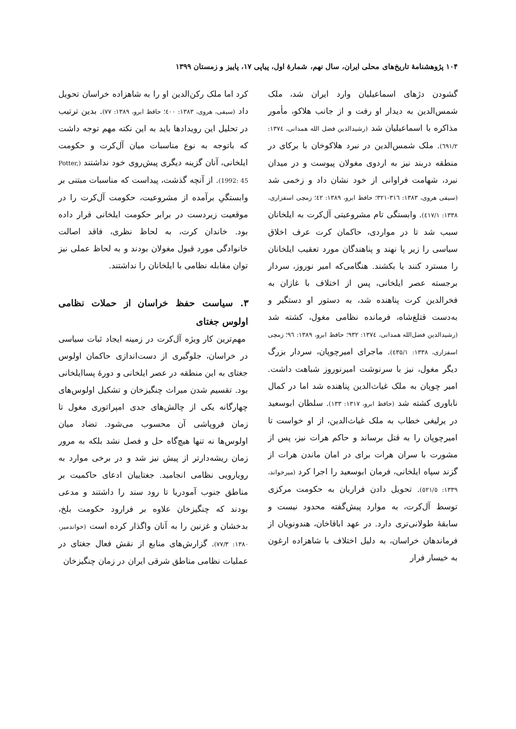۱۰۴ پژوهشنامهٔ تاریخ‌های محلی ایران، سال نهم، شمارهٔ اول، پیاپی ۱۷، پاییز و زمستان ۱۳۹۹
گشودن دژهای اسماعیلیان وارد ایران شد، ملک شمس‌الدین به دیدار او رفت و از جانب هلاکو، مأمور مذاکره با اسماعیلیان شد (رشیدالدین فضل الله همدانی، ۱۳۷٤: ٦۹۱/۲). ملک شمس‌الدین در نبرد هلاکوخان با برکای در منطقه دربند نیز به اردوی مغولان پیوست و در میدان نبرد، شهامت فراوانی از خود نشان داد و زخمی شد (سیفی هروی، ۱۳۸۳: ۳۱٦-۳۲۱؛ حافظ ابرو، ۱۳۸۹: ٤۲؛ زمچی اسفزاری، ۱۳۳۸: ٤۱۷/۱). وابستگی تام مشروعیتی آل‌کرت به ایلخانان سبب شد تا در مواردی، حاکمان کرت عرف اخلاق سیاسی را زیر پا نهند و پناهندگان مورد تعقیب ایلخانان را مسترد کنند یا بکشند. هنگامی‌که امیر نوروز، سردار برجسته عصر ایلخانی، پس از اختلاف با غازان به فخرالدین کرت پناهنده شد، به دستور او دستگیر و به‌دست قتلغ‌شاه، فرمانده نظامی مغول، کشته شد (رشیدالدین فضل‌الله همدانی، ۱۳۷٤: ۹۳۲؛ حافظ ابرو، ۱۳۸۹: ۹٦؛ زمچی اسفزاری، ۱۳۳۸: ٤۳٥/۱). ماجرای امیرچوپان، سردار بزرگ دیگر مغول، نیز با سرنوشت امیرنوروز شباهت داشت. امیر چوپان به ملک غیاث‌الدین پناهنده شد اما در کمال ناباوری کشته شد (حافظ ابرو، ۱۳۱۷: ۱۳۳). سلطان ابوسعید در یرلیغی خطاب به ملک غیاث‌الدین، از او خواست تا امیرچوپان را به قتل برساند و حاکم هرات نیز، پس از مشورت با سران هرات برای در امان ماندن هرات از گزند سپاه ایلخانی، فرمان ابوسعید را اجرا کرد (میرخواند، ۱۳۳۹: ٥۲۱/٥). تحویل دادن فراریان به حکومت مرکزی توسط آل‌کرت، به موارد پیش‌گفته محدود نیست و سابقهٔ طولانی‌تری دارد. در عهد اباقاخان، هندونویان از فرماندهان خراسان، به دلیل اختلاف با شاهزاده ارغون به خیسار فرار
کرد اما ملک رکن‌الدین او را به شاهزاده خراسان تحویل داد (سیفی، هروی، ۱۳۸۳: ٤۰۰؛ حافظ ابرو، ۱۳۸۹: ۷۷). بدین ترتیب در تحلیل این رویدادها باید به این نکته مهم توجه داشت که باتوجه به نوع مناسبات میان آل‌کرت و حکومت ایلخانی، آنان گزینه دیگری پیش‌روی خود نداشتند (Potter, 1992: 45). از آنچه گذشت، پیداست که مناسبات مبتنی بر وابستگیِ برآمده از مشروعیت، حکومت آل‌کرت را در موقعیت زیردست در برابر حکومت ایلخانی قرار داده بود. خاندان کرت، به لحاظ نظری، فاقد اصالت خانوادگی مورد قبول مغولان بودند و به لحاظ عملی نیز توان مقابله نظامی با ایلخانان را نداشتند.
۳. سیاست حفظ خراسان از حملات نظامی اولوس جغتای
مهم‌ترین کار ویژه آل‌کرت در زمینه ایجاد ثبات سیاسی در خراسان، جلوگیری از دست‌اندازی حاکمان اولوس جغتای به این منطقه در عصر ایلخانی و دورهٔ پساایلخانی بود. تقسیم شدن میراث چنگیزخان و تشکیل اولوس‌های چهارگانه یکی از چالش‌های جدی امپراتوری مغول تا زمان فروپاشی آن محسوب می‌شود. تضاد میان اولوس‌ها نه تنها هیچ‌گاه حل و فصل نشد بلکه به مرور زمان ریشه‌دارتر از پیش نیز شد و در برخی موارد به رویارویی نظامی انجامید. جغتاییان ادعای حاکمیت بر مناطق جنوب آمودریا تا رود سند را داشتند و مدعی بودند که چنگیزخان علاوه بر فرارود حکومت بلخ، بدخشان و غزنین را به آنان واگذار کرده است (خواندمیر، ۱۳۸۰: ۷۷/۳). گزارش‌های منابع از نقش فعال جغتای در عملیات نظامی مناطق شرقی ایران در زمان چنگیزخان